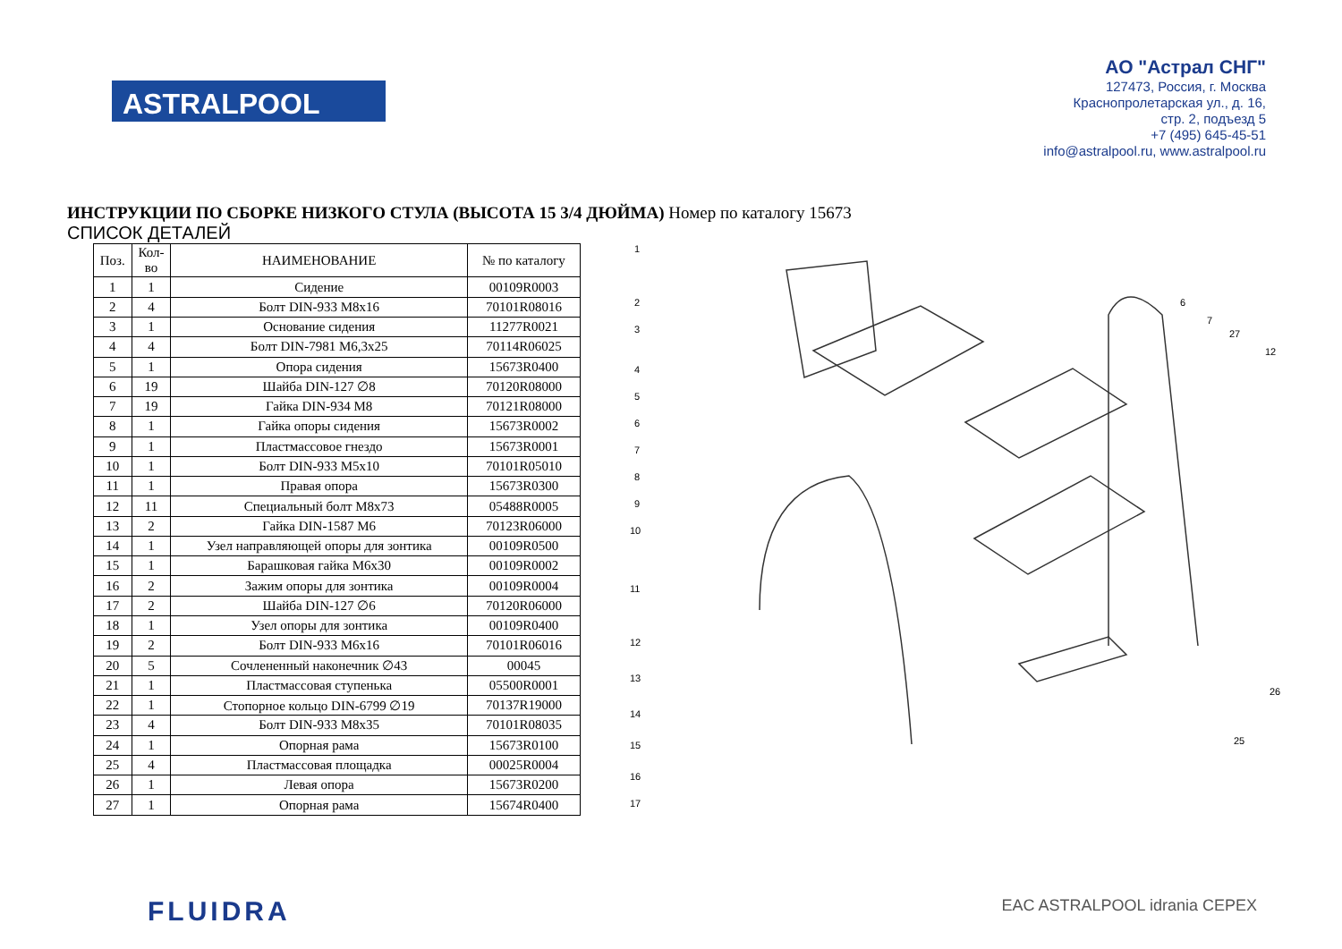ASTRALPOOL
АО "Астрал СНГ"
127473, Россия, г. Москва
Краснопролетарская ул., д. 16,
стр. 2, подъезд 5
+7 (495) 645-45-51
info@astralpool.ru, www.astralpool.ru
ИНСТРУКЦИИ ПО СБОРКЕ НИЗКОГО СТУЛА (ВЫСОТА 15 3/4 ДЮЙМА) Номер по каталогу 15673
СПИСОК ДЕТАЛЕЙ
| Поз. | Кол- во | НАИМЕНОВАНИЕ | № по каталогу |
| --- | --- | --- | --- |
| 1 | 1 | Сидение | 00109R0003 |
| 2 | 4 | Болт DIN-933 M8x16 | 70101R08016 |
| 3 | 1 | Основание сидения | 11277R0021 |
| 4 | 4 | Болт DIN-7981 M6,3x25 | 70114R06025 |
| 5 | 1 | Опора сидения | 15673R0400 |
| 6 | 19 | Шайба DIN-127 ∅8 | 70120R08000 |
| 7 | 19 | Гайка DIN-934 M8 | 70121R08000 |
| 8 | 1 | Гайка опоры сидения | 15673R0002 |
| 9 | 1 | Пластмассовое гнездо | 15673R0001 |
| 10 | 1 | Болт DIN-933 M5x10 | 70101R05010 |
| 11 | 1 | Правая опора | 15673R0300 |
| 12 | 11 | Специальный болт M8x73 | 05488R0005 |
| 13 | 2 | Гайка DIN-1587 M6 | 70123R06000 |
| 14 | 1 | Узел направляющей опоры для зонтика | 00109R0500 |
| 15 | 1 | Барашковая гайка M6x30 | 00109R0002 |
| 16 | 2 | Зажим опоры для зонтика | 00109R0004 |
| 17 | 2 | Шайба DIN-127 ∅6 | 70120R06000 |
| 18 | 1 | Узел опоры для зонтика | 00109R0400 |
| 19 | 2 | Болт DIN-933 M6x16 | 70101R06016 |
| 20 | 5 | Сочлененный наконечник ∅43 | 00045 |
| 21 | 1 | Пластмассовая ступенька | 05500R0001 |
| 22 | 1 | Стопорное кольцо DIN-6799 ∅19 | 70137R19000 |
| 23 | 4 | Болт DIN-933 M8x35 | 70101R08035 |
| 24 | 1 | Опорная рама | 15673R0100 |
| 25 | 4 | Пластмассовая площадка | 00025R0004 |
| 26 | 1 | Левая опора | 15673R0200 |
| 27 | 1 | Опорная рама | 15674R0400 |
1
2
3
4
5
6
7
8
9
10
11
12
13
14
15
16
17
6
7
27
12
26
25
FLUIDRA
EAC ASTRALPOOL idrania CEPEX